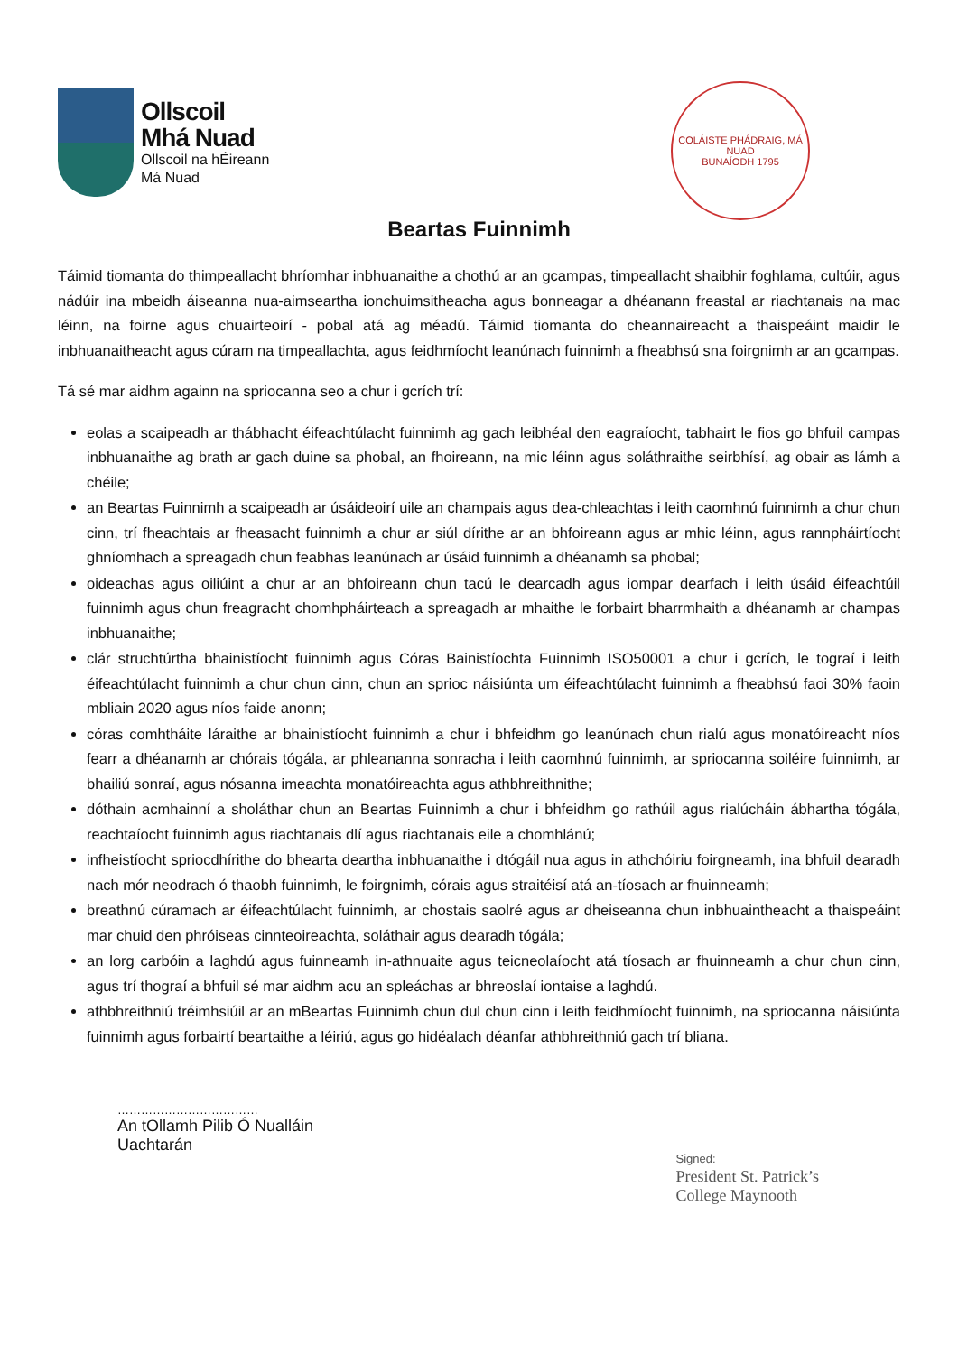Ollscoil
Mhá Nuad
Ollscoil na hÉireann
Má Nuad
COLÁISTE PHÁDRAIG, MÁ NUAD
BUNAÍODH 1795
Beartas Fuinnimh
Táimid tiomanta do thimpeallacht bhríomhar inbhuanaithe a chothú ar an gcampas, timpeallacht shaibhir foghlama, cultúir, agus nádúir ina mbeidh áiseanna nua-aimseartha ionchuimsitheacha agus bonneagar a dhéanann freastal ar riachtanais na mac léinn, na foirne agus chuairteoirí - pobal atá ag méadú. Táimid tiomanta do cheannaireacht a thaispeáint maidir le inbhuanaitheacht agus cúram na timpeallachta, agus feidhmíocht leanúnach fuinnimh a fheabhsú sna foirgnimh ar an gcampas.
Tá sé mar aidhm againn na spriocanna seo a chur i gcrích trí:
eolas a scaipeadh ar thábhacht éifeachtúlacht fuinnimh ag gach leibhéal den eagraíocht, tabhairt le fios go bhfuil campas inbhuanaithe ag brath ar gach duine sa phobal, an fhoireann, na mic léinn agus soláthraithe seirbhísí, ag obair as lámh a chéile;
an Beartas Fuinnimh a scaipeadh ar úsáideoirí uile an champais agus dea-chleachtas i leith caomhnú fuinnimh a chur chun cinn, trí fheachtais ar fheasacht fuinnimh a chur ar siúl dírithe ar an bhfoireann agus ar mhic léinn, agus rannpháirtíocht ghníomhach a spreagadh chun feabhas leanúnach ar úsáid fuinnimh a dhéanamh sa phobal;
oideachas agus oiliúint a chur ar an bhfoireann chun tacú le dearcadh agus iompar dearfach i leith úsáid éifeachtúil fuinnimh agus chun freagracht chomhpháirteach a spreagadh ar mhaithe le forbairt bharrmhaith a dhéanamh ar champas inbhuanaithe;
clár struchtúrtha bhainistíocht fuinnimh agus Córas Bainistíochta Fuinnimh ISO50001 a chur i gcrích, le tograí i leith éifeachtúlacht fuinnimh a chur chun cinn, chun an sprioc náisiúnta um éifeachtúlacht fuinnimh a fheabhsú faoi 30% faoin mbliain 2020 agus níos faide anonn;
córas comhtháite láraithe ar bhainistíocht fuinnimh a chur i bhfeidhm go leanúnach chun rialú agus monatóireacht níos fearr a dhéanamh ar chórais tógála, ar phleananna sonracha i leith caomhnú fuinnimh, ar spriocanna soiléire fuinnimh, ar bhailiú sonraí, agus nósanna imeachta monatóireachta agus athbhreithnithe;
dóthain acmhainní a sholáthar chun an Beartas Fuinnimh a chur i bhfeidhm go rathúil agus rialúcháin ábhartha tógála, reachtaíocht fuinnimh agus riachtanais dlí agus riachtanais eile a chomhlánú;
infheistíocht spriocdhírithe do bhearta deartha inbhuanaithe i dtógáil nua agus in athchóiriu foirgneamh, ina bhfuil dearadh nach mór neodrach ó thaobh fuinnimh, le foirgnimh, córais agus straitéisí atá an-tíosach ar fhuinneamh;
breathnú cúramach ar éifeachtúlacht fuinnimh, ar chostais saolré agus ar dheiseanna chun inbhuaintheacht a thaispeáint mar chuid den phróiseas cinnteoireachta, soláthair agus dearadh tógála;
an lorg carbóin a laghdú agus fuinneamh in-athnuaite agus teicneolaíocht atá tíosach ar fhuinneamh a chur chun cinn, agus trí thograí a bhfuil sé mar aidhm acu an spleáchas ar bhreoslaí iontaise a laghdú.
athbhreithniú tréimhsiúil ar an mBeartas Fuinnimh chun dul chun cinn i leith feidhmíocht fuinnimh, na spriocanna náisiúnta fuinnimh agus forbairtí beartaithe a léiriú, agus go hidéalach déanfar athbhreithniú gach trí bliana.
………………………………
An tOllamh Pilib Ó Nualláin
Uachtarán
Signed:
President St. Patrick’s
College Maynooth